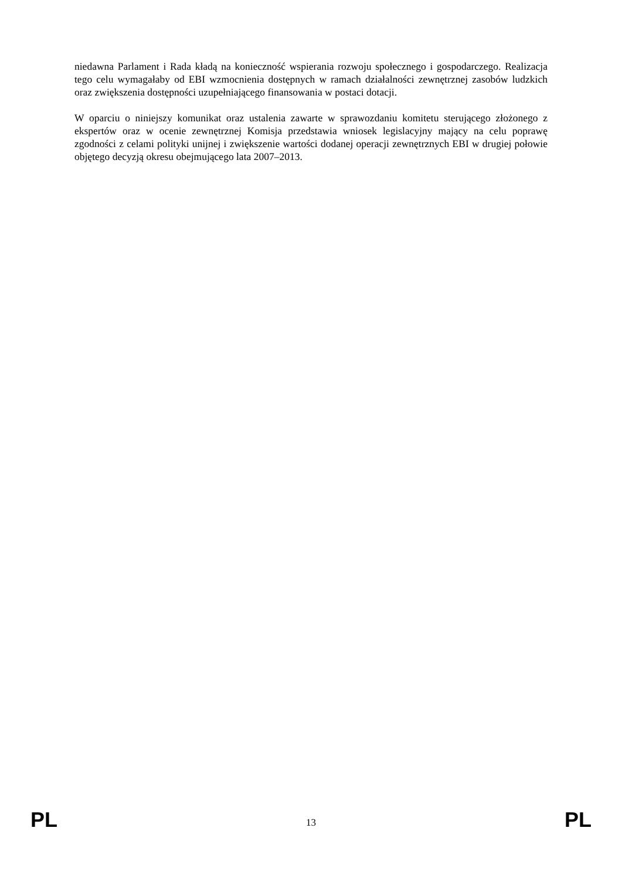niedawna Parlament i Rada kładą na konieczność wspierania rozwoju społecznego i gospodarczego. Realizacja tego celu wymagałaby od EBI wzmocnienia dostępnych w ramach działalności zewnętrznej zasobów ludzkich oraz zwiększenia dostępności uzupełniającego finansowania w postaci dotacji.
W oparciu o niniejszy komunikat oraz ustalenia zawarte w sprawozdaniu komitetu sterującego złożonego z ekspertów oraz w ocenie zewnętrznej Komisja przedstawia wniosek legislacyjny mający na celu poprawę zgodności z celami polityki unijnej i zwiększenie wartości dodanej operacji zewnętrznych EBI w drugiej połowie objętego decyzją okresu obejmującego lata 2007–2013.
PL 13 PL